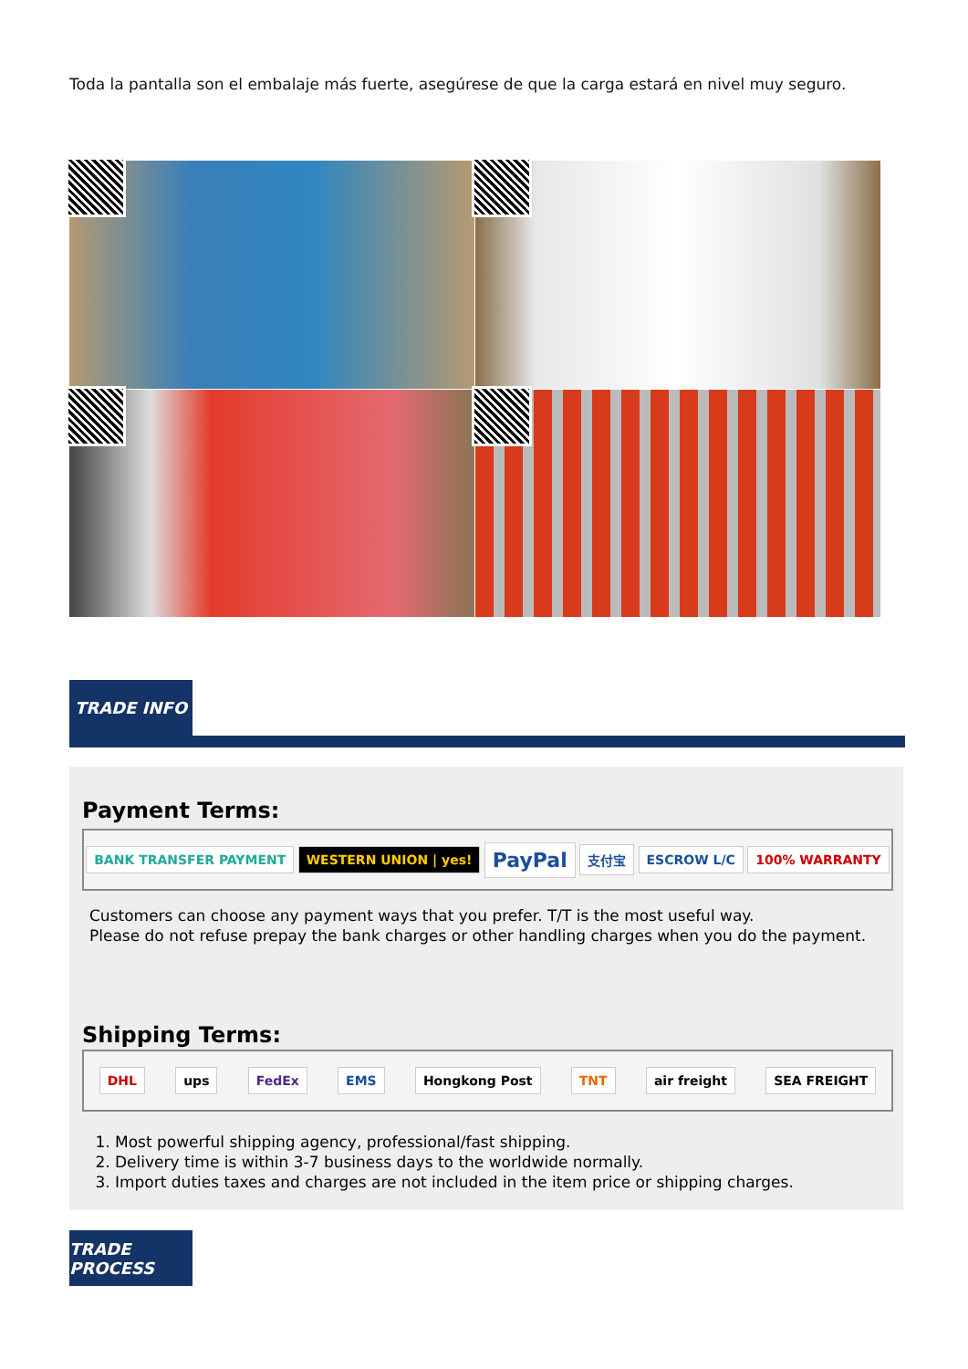Toda la pantalla son el embalaje más fuerte, asegúrese de que la carga estará en nivel muy seguro.
TRADE INFO
Payment Terms:
BANK TRANSFER PAYMENT WESTERN UNION | yes! PayPal 支付宝 ESCROW L/C 100% WARRANTY
Customers can choose any payment ways that you prefer. T/T is the most useful way.
Please do not refuse prepay the bank charges or other handling charges when you do the payment.
Shipping Terms:
DHL ups FedEx EMS Hongkong Post TNT air freight SEA FREIGHT
1. Most powerful shipping agency, professional/fast shipping.
2. Delivery time is within 3-7 business days to the worldwide normally.
3. Import duties taxes and charges are not included in the item price or shipping charges.
TRADE PROCESS